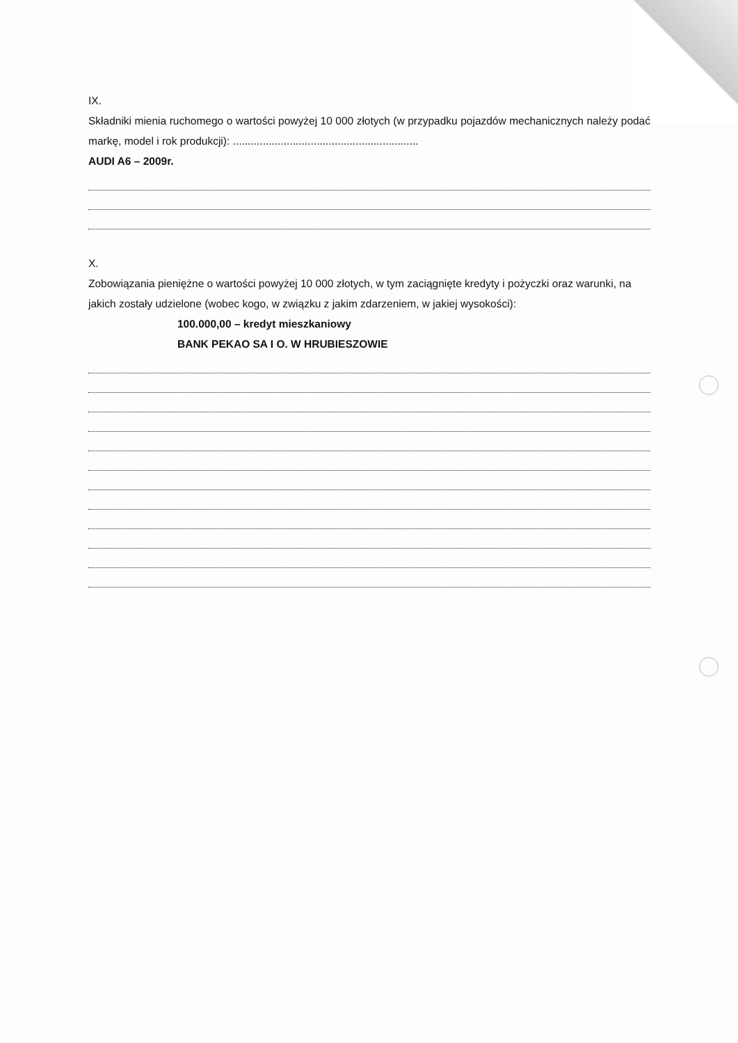IX.
Składniki mienia ruchomego o wartości powyżej 10 000 złotych (w przypadku pojazdów mechanicznych należy podać markę, model i rok produkcji): ..............................................................
AUDI A6 – 2009r.
X.
Zobowiązania pieniężne o wartości powyżej 10 000 złotych, w tym zaciągnięte kredyty i pożyczki oraz warunki, na jakich zostały udzielone (wobec kogo, w związku z jakim zdarzeniem, w jakiej wysokości):
100.000,00 – kredyt mieszkaniowy
BANK PEKAO SA I O. W HRUBIESZOWIE